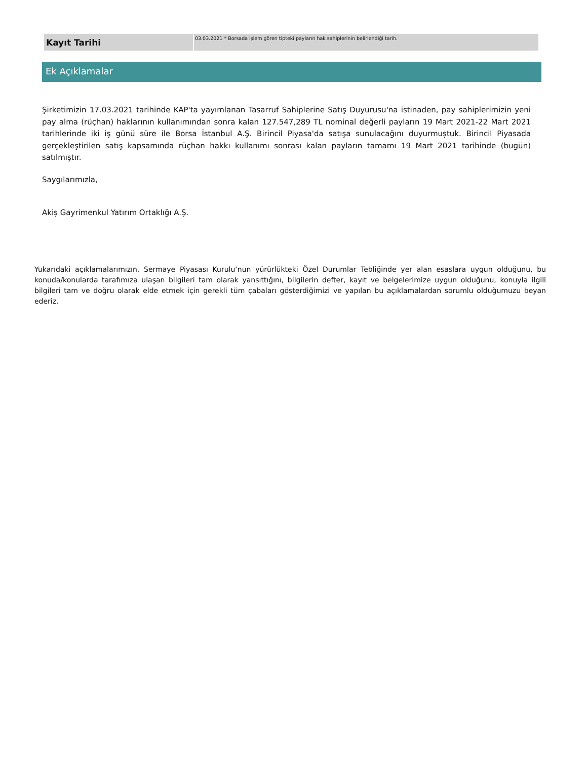| Kayıt Tarihi | 03.03.2021 * Borsada işlem gören tipteki payların hak sahiplerinin belirlendiği tarih. |
Ek Açıklamalar
Şirketimizin 17.03.2021 tarihinde KAP'ta yayımlanan Tasarruf Sahiplerine Satış Duyurusu'na istinaden, pay sahiplerimizin yeni pay alma (rüçhan) haklarının kullanımından sonra kalan 127.547,289 TL nominal değerli payların 19 Mart 2021-22 Mart 2021 tarihlerinde iki iş günü süre ile Borsa İstanbul A.Ş. Birincil Piyasa'da satışa sunulacağını duyurmuştuk. Birincil Piyasada gerçekleştirilen satış kapsamında rüçhan hakkı kullanımı sonrası kalan payların tamamı 19 Mart 2021 tarihinde (bugün) satılmıştır.
Saygılarımızla,
Akiş Gayrimenkul Yatırım Ortaklığı A.Ş.
Yukarıdaki açıklamalarımızın, Sermaye Piyasası Kurulu‘nun yürürlükteki Özel Durumlar Tebliğinde yer alan esaslara uygun olduğunu, bu konuda/konularda tarafımıza ulaşan bilgileri tam olarak yansıttığını, bilgilerin defter, kayıt ve belgelerimize uygun olduğunu, konuyla ilgili bilgileri tam ve doğru olarak elde etmek için gerekli tüm çabaları gösterdiğimizi ve yapılan bu açıklamalardan sorumlu olduğumuzu beyan ederiz.